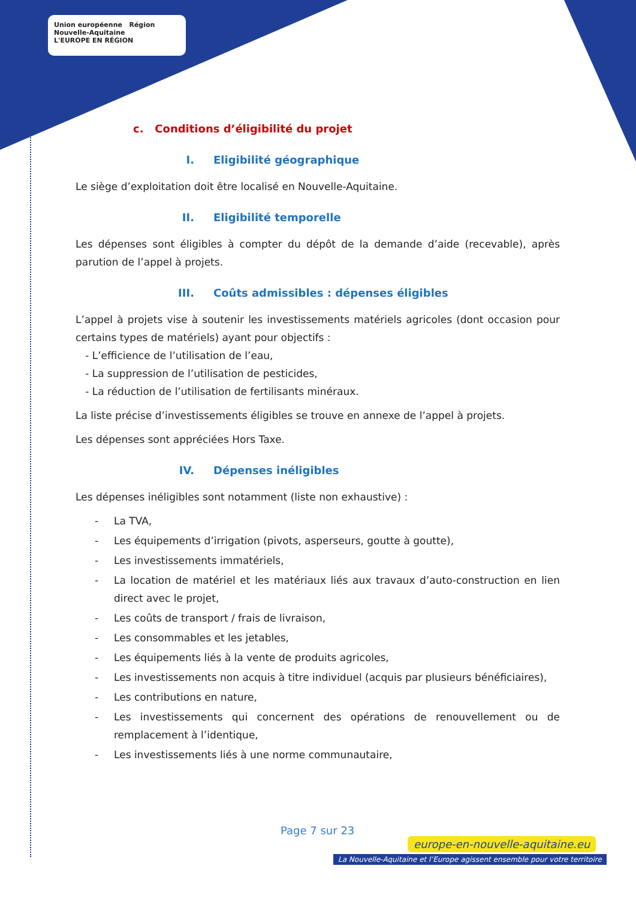Union européenne Région Nouvelle-Aquitaine
L'EUROPE EN RÉGION
c. Conditions d’éligibilité du projet
I. Eligibilité géographique
Le siège d’exploitation doit être localisé en Nouvelle-Aquitaine.
II. Eligibilité temporelle
Les dépenses sont éligibles à compter du dépôt de la demande d’aide (recevable), après parution de l’appel à projets.
III. Coûts admissibles : dépenses éligibles
L’appel à projets vise à soutenir les investissements matériels agricoles (dont occasion pour certains types de matériels) ayant pour objectifs :
- L’efficience de l’utilisation de l’eau,
- La suppression de l’utilisation de pesticides,
- La réduction de l’utilisation de fertilisants minéraux.
La liste précise d’investissements éligibles se trouve en annexe de l’appel à projets.
Les dépenses sont appréciées Hors Taxe.
IV. Dépenses inéligibles
Les dépenses inéligibles sont notamment (liste non exhaustive) :
- La TVA,
- Les équipements d’irrigation (pivots, asperseurs, goutte à goutte),
- Les investissements immatériels,
- La location de matériel et les matériaux liés aux travaux d’auto-construction en lien direct avec le projet,
- Les coûts de transport / frais de livraison,
- Les consommables et les jetables,
- Les équipements liés à la vente de produits agricoles,
- Les investissements non acquis à titre individuel (acquis par plusieurs bénéficiaires),
- Les contributions en nature,
- Les investissements qui concernent des opérations de renouvellement ou de remplacement à l’identique,
- Les investissements liés à une norme communautaire,
Page 7 sur 23
europe-en-nouvelle-aquitaine.eu
La Nouvelle-Aquitaine et l’Europe agissent ensemble pour votre territoire